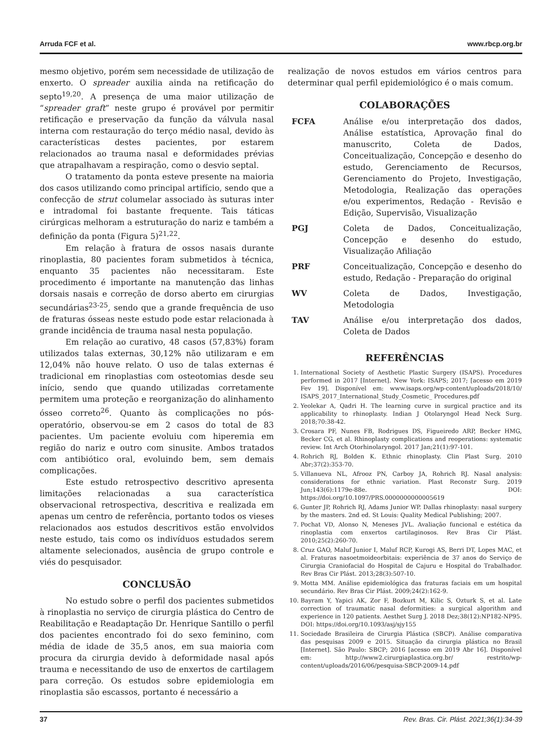Arruda FCF et al. www.rbcp.org.br
mesmo objetivo, porém sem necessidade de utilização de enxerto. O spreader auxilia ainda na retificação do septo<sup>19,20</sup>. A presença de uma maior utilização de “spreader graft” neste grupo é provável por permitir retificação e preservação da função da válvula nasal interna com restauração do terço médio nasal, devido às características destes pacientes, por estarem relacionados ao trauma nasal e deformidades prévias que atrapalhavam a respiração, como o desvio septal.
O tratamento da ponta esteve presente na maioria dos casos utilizando como principal artifício, sendo que a confecção de strut columelar associado às suturas inter e intradomal foi bastante frequente. Tais táticas cirúrgicas melhoram a estruturação do nariz e também a definição da ponta (Figura 5)<sup>21,22</sup>.
Em relação à fratura de ossos nasais durante rinoplastia, 80 pacientes foram submetidos à técnica, enquanto 35 pacientes não necessitaram. Este procedimento é importante na manutenção das linhas dorsais nasais e correção de dorso aberto em cirurgias secundárias<sup>23-25</sup>, sendo que a grande frequência de uso de fraturas ósseas neste estudo pode estar relacionada à grande incidência de trauma nasal nesta população.
Em relação ao curativo, 48 casos (57,83%) foram utilizados talas externas, 30,12% não utilizaram e em 12,04% não houve relato. O uso de talas externas é tradicional em rinoplastias com osteotomias desde seu início, sendo que quando utilizadas corretamente permitem uma proteção e reorganização do alinhamento ósseo correto<sup>26</sup>. Quanto às complicações no pós-operatório, observou-se em 2 casos do total de 83 pacientes. Um paciente evoluiu com hiperemia em região do nariz e outro com sinusite. Ambos tratados com antibiótico oral, evoluindo bem, sem demais complicações.
Este estudo retrospectivo descritivo apresenta limitações relacionadas a sua característica observacional retrospectiva, descritiva e realizada em apenas um centro de referência, portanto todos os vieses relacionados aos estudos descritivos estão envolvidos neste estudo, tais como os indivíduos estudados serem altamente selecionados, ausência de grupo controle e viés do pesquisador.
CONCLUSÃO
No estudo sobre o perfil dos pacientes submetidos à rinoplastia no serviço de cirurgia plástica do Centro de Reabilitação e Readaptação Dr. Henrique Santillo o perfil dos pacientes encontrado foi do sexo feminino, com média de idade de 35,5 anos, em sua maioria com procura da cirurgia devido à deformidade nasal após trauma e necessitando de uso de enxertos de cartilagem para correção. Os estudos sobre epidemiologia em rinoplastia são escassos, portanto é necessário a
realização de novos estudos em vários centros para determinar qual perfil epidemiológico é o mais comum.
COLABORAÇÕES
| FCFA | Análise e/ou interpretação dos dados, Análise estatística, Aprovação final do manuscrito, Coleta de Dados, Conceitualização, Concepção e desenho do estudo, Gerenciamento de Recursos, Gerenciamento do Projeto, Investigação, Metodologia, Realização das operações e/ou experimentos, Redação - Revisão e Edição, Supervisão, Visualização |
| PGJ | Coleta de Dados, Conceitualização, Concepção e desenho do estudo, Visualização Afiliação |
| PRF | Conceitualização, Concepção e desenho do estudo, Redação - Preparação do original |
| WV | Coleta de Dados, Investigação, Metodologia |
| TAV | Análise e/ou interpretação dos dados, Coleta de Dados |
REFERÊNCIAS
1. International Society of Aesthetic Plastic Surgery (ISAPS). Procedures performed in 2017 [Internet]. New York: ISAPS; 2017; [acesso em 2019 Fev 19]. Disponível em: www.isaps.org/wp-content/uploads/2018/10/ ISAPS_2017_International_Study_Cosmetic_ Procedures.pdf
2. Yeolekar A, Qadri H. The learning curve in surgical practice and its applicability to rhinoplasty. Indian J Otolaryngol Head Neck Surg. 2018;70:38-42.
3. Crosara PF, Nunes FB, Rodrigues DS, Figueiredo ARP, Becker HMG, Becker CG, et al. Rhinoplasty complications and reoperations: systematic review. Int Arch Otorhinolaryngol. 2017 Jan;21(1):97-101.
4. Rohrich RJ, Bolden K. Ethnic rhinoplasty. Clin Plast Surg. 2010 Abr;37(2):353-70.
5. Villanueva NL, Afrooz PN, Carboy JA, Rohrich RJ. Nasal analysis: considerations for ethnic variation. Plast Reconstr Surg. 2019 Jun;143(6):1179e-88e. DOI: https://doi.org/10.1097/PRS.0000000000005619
6. Gunter JP, Rohrich RJ, Adams Junior WP. Dallas rhinoplasty: nasal surgery by the masters. 2nd ed. St Louis: Quality Medical Publishing; 2007.
7. Pochat VD, Alonso N, Meneses JVL. Avaliação funcional e estética da rinoplastia com enxertos cartilaginosos. Rev Bras Cir Plást. 2010;25(2):260-70.
8. Cruz GAO, Maluf Junior I, Maluf RCP, Kurogi AS, Berri DT, Lopes MAC, et al. Fraturas nasoetmoideorbitais: experiência de 37 anos do Serviço de Cirurgia Craniofacial do Hospital de Cajuru e Hospital do Trabalhador. Rev Bras Cir Plást. 2013;28(3):507-10.
9. Motta MM. Análise epidemiológica das fraturas faciais em um hospital secundário. Rev Bras Cir Plást. 2009;24(2):162-9.
10. Bayram Y, Yapici AK, Zor F, Bozkurt M, Kilic S, Ozturk S, et al. Late correction of traumatic nasal deformities: a surgical algorithm and experience in 120 patients. Aesthet Surg J. 2018 Dez;38(12):NP182-NP95. DOI: https://doi.org/10.1093/asj/sjy155
11. Sociedade Brasileira de Cirurgia Plástica (SBCP). Análise comparativa das pesquisas 2009 e 2015. Situação da cirurgia plástica no Brasil [Internet]. São Paulo: SBCP; 2016 [acesso em 2019 Abr 16]. Disponível em: http://www2.cirurgiaplastica.org.br/ restrito/wp-content/uploads/2016/06/pesquisa-SBCP-2009-14.pdf
37 Rev. Bras. Cir. Plást. 2021;36(1):34-39